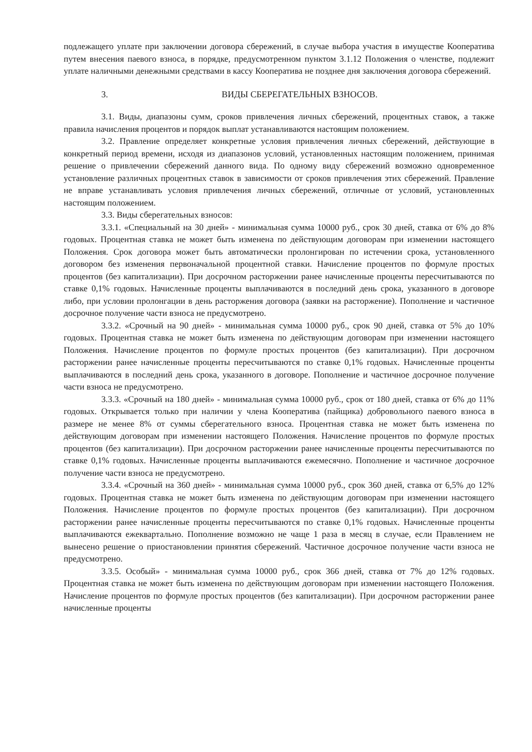подлежащего уплате при заключении договора сбережений, в случае выбора участия в имуществе Кооператива путем внесения паевого взноса, в порядке, предусмотренном пунктом 3.1.12 Положения о членстве, подлежит уплате наличными денежными средствами в кассу Кооператива не позднее дня заключения договора сбережений.
3. ВИДЫ СБЕРЕГАТЕЛЬНЫХ ВЗНОСОВ.
3.1. Виды, диапазоны сумм, сроков привлечения личных сбережений, процентных ставок, а также правила начисления процентов и порядок выплат устанавливаются настоящим положением.
3.2. Правление определяет конкретные условия привлечения личных сбережений, действующие в конкретный период времени, исходя из диапазонов условий, установленных настоящим положением, принимая решение о привлечении сбережений данного вида. По одному виду сбережений возможно одновременное установление различных процентных ставок в зависимости от сроков привлечения этих сбережений. Правление не вправе устанавливать условия привлечения личных сбережений, отличные от условий, установленных настоящим положением.
3.3. Виды сберегательных взносов:
3.3.1. «Специальный на 30 дней» - минимальная сумма 10000 руб., срок 30 дней, ставка от 6% до 8% годовых. Процентная ставка не может быть изменена по действующим договорам при изменении настоящего Положения. Срок договора может быть автоматически пролонгирован по истечении срока, установленного договором без изменения первоначальной процентной ставки. Начисление процентов по формуле простых процентов (без капитализации). При досрочном расторжении ранее начисленные проценты пересчитываются по ставке 0,1% годовых. Начисленные проценты выплачиваются в последний день срока, указанного в договоре либо, при условии пролонгации в день расторжения договора (заявки на расторжение). Пополнение и частичное досрочное получение части взноса не предусмотрено.
3.3.2. «Срочный на 90 дней» - минимальная сумма 10000 руб., срок 90 дней, ставка от 5% до 10% годовых. Процентная ставка не может быть изменена по действующим договорам при изменении настоящего Положения. Начисление процентов по формуле простых процентов (без капитализации). При досрочном расторжении ранее начисленные проценты пересчитываются по ставке 0,1% годовых. Начисленные проценты выплачиваются в последний день срока, указанного в договоре. Пополнение и частичное досрочное получение части взноса не предусмотрено.
3.3.3. «Срочный на 180 дней» - минимальная сумма 10000 руб., срок от 180 дней, ставка от 6% до 11% годовых. Открывается только при наличии у члена Кооператива (пайщика) добровольного паевого взноса в размере не менее 8% от суммы сберегательного взноса. Процентная ставка не может быть изменена по действующим договорам при изменении настоящего Положения. Начисление процентов по формуле простых процентов (без капитализации). При досрочном расторжении ранее начисленные проценты пересчитываются по ставке 0,1% годовых. Начисленные проценты выплачиваются ежемесячно. Пополнение и частичное досрочное получение части взноса не предусмотрено.
3.3.4. «Срочный на 360 дней» - минимальная сумма 10000 руб., срок 360 дней, ставка от 6,5% до 12% годовых. Процентная ставка не может быть изменена по действующим договорам при изменении настоящего Положения. Начисление процентов по формуле простых процентов (без капитализации). При досрочном расторжении ранее начисленные проценты пересчитываются по ставке 0,1% годовых. Начисленные проценты выплачиваются ежеквартально. Пополнение возможно не чаще 1 раза в месяц в случае, если Правлением не вынесено решение о приостановлении принятия сбережений. Частичное досрочное получение части взноса не предусмотрено.
3.3.5. Особый» - минимальная сумма 10000 руб., срок 366 дней, ставка от 7% до 12% годовых. Процентная ставка не может быть изменена по действующим договорам при изменении настоящего Положения. Начисление процентов по формуле простых процентов (без капитализации). При досрочном расторжении ранее начисленные проценты